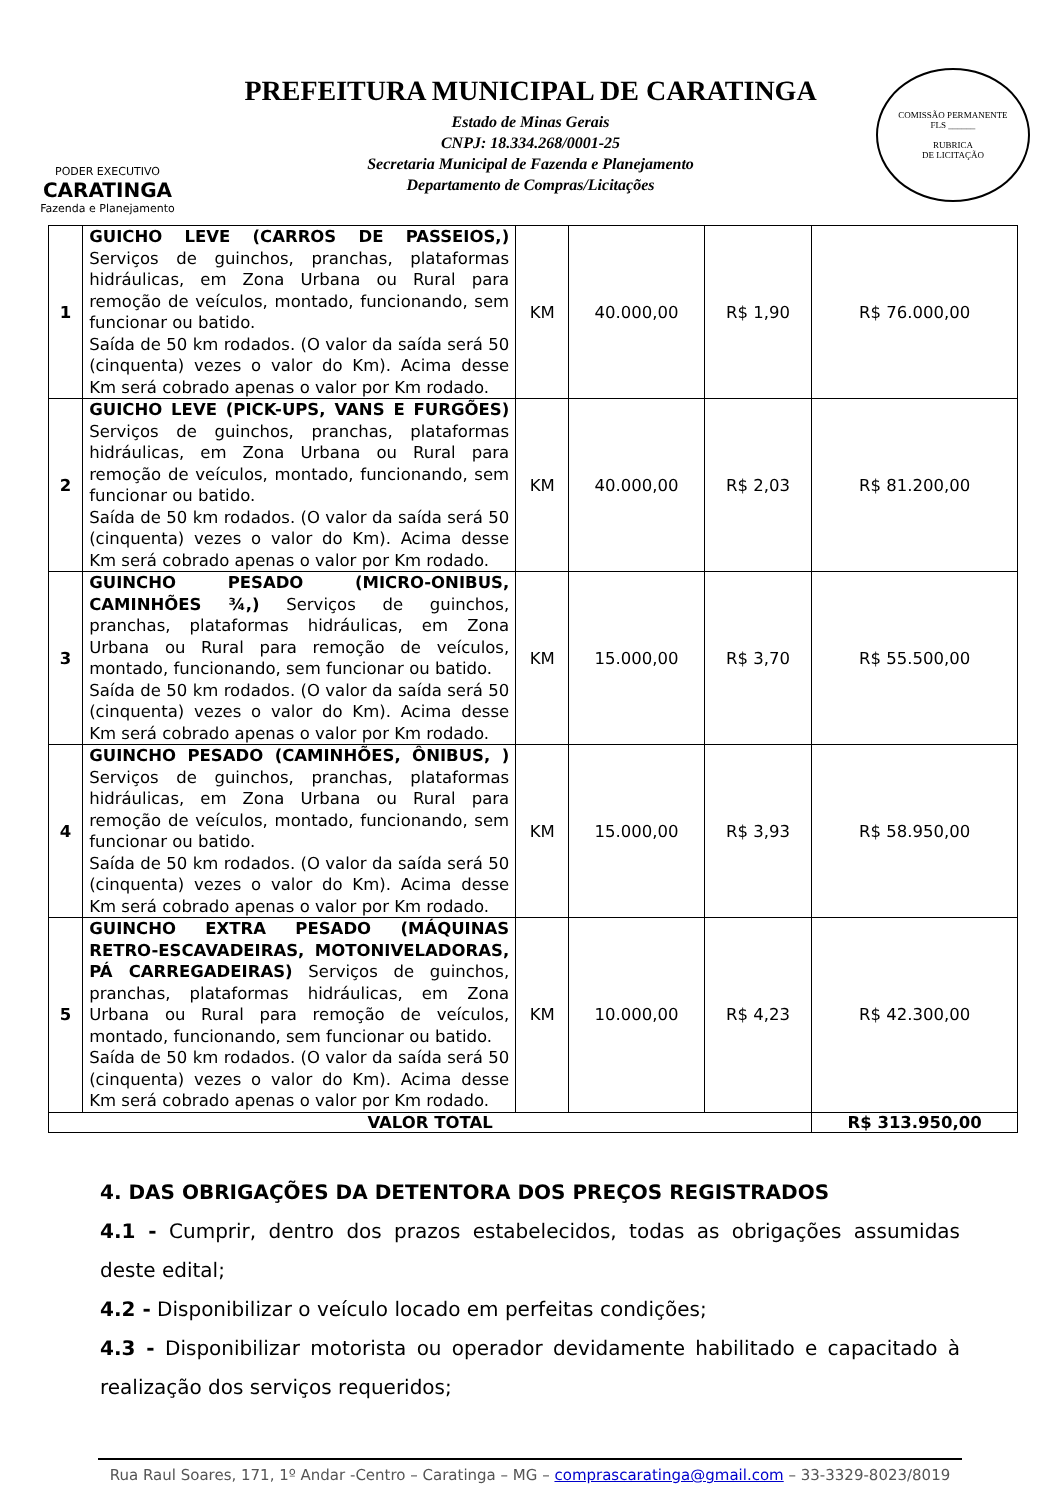PODER EXECUTIVO
CARATINGA
Fazenda e Planejamento
PREFEITURA MUNICIPAL DE CARATINGA
Estado de Minas Gerais
CNPJ: 18.334.268/0001-25
Secretaria Municipal de Fazenda e Planejamento
Departamento de Compras/Licitações
COMISSÃO PERMANENTE
FLS ______
RUBRICA
DE LICITAÇÃO
| 1 | GUICHO LEVE (CARROS DE PASSEIOS,) Serviços de guinchos, pranchas, plataformas hidráulicas, em Zona Urbana ou Rural para remoção de veículos, montado, funcionando, sem funcionar ou batido. Saída de 50 km rodados. (O valor da saída será 50 (cinquenta) vezes o valor do Km). Acima desse Km será cobrado apenas o valor por Km rodado. | KM | 40.000,00 | R$ 1,90 | R$ 76.000,00 |
| 2 | GUICHO LEVE (PICK-UPS, VANS E FURGÕES) Serviços de guinchos, pranchas, plataformas hidráulicas, em Zona Urbana ou Rural para remoção de veículos, montado, funcionando, sem funcionar ou batido. Saída de 50 km rodados. (O valor da saída será 50 (cinquenta) vezes o valor do Km). Acima desse Km será cobrado apenas o valor por Km rodado. | KM | 40.000,00 | R$ 2,03 | R$ 81.200,00 |
| 3 | GUINCHO PESADO (MICRO-ONIBUS, CAMINHÕES ¾,) Serviços de guinchos, pranchas, plataformas hidráulicas, em Zona Urbana ou Rural para remoção de veículos, montado, funcionando, sem funcionar ou batido. Saída de 50 km rodados. (O valor da saída será 50 (cinquenta) vezes o valor do Km). Acima desse Km será cobrado apenas o valor por Km rodado. | KM | 15.000,00 | R$ 3,70 | R$ 55.500,00 |
| 4 | GUINCHO PESADO (CAMINHÕES, ÔNIBUS, ) Serviços de guinchos, pranchas, plataformas hidráulicas, em Zona Urbana ou Rural para remoção de veículos, montado, funcionando, sem funcionar ou batido. Saída de 50 km rodados. (O valor da saída será 50 (cinquenta) vezes o valor do Km). Acima desse Km será cobrado apenas o valor por Km rodado. | KM | 15.000,00 | R$ 3,93 | R$ 58.950,00 |
| 5 | GUINCHO EXTRA PESADO (MÁQUINAS RETRO-ESCAVADEIRAS, MOTONIVELADORAS, PÁ CARREGADEIRAS) Serviços de guinchos, pranchas, plataformas hidráulicas, em Zona Urbana ou Rural para remoção de veículos, montado, funcionando, sem funcionar ou batido. Saída de 50 km rodados. (O valor da saída será 50 (cinquenta) vezes o valor do Km). Acima desse Km será cobrado apenas o valor por Km rodado. | KM | 10.000,00 | R$ 4,23 | R$ 42.300,00 |
| VALOR TOTAL | | | | | R$ 313.950,00 |
4. DAS OBRIGAÇÕES DA DETENTORA DOS PREÇOS REGISTRADOS
4.1 - Cumprir, dentro dos prazos estabelecidos, todas as obrigações assumidas deste edital;
4.2 - Disponibilizar o veículo locado em perfeitas condições;
4.3 - Disponibilizar motorista ou operador devidamente habilitado e capacitado à realização dos serviços requeridos;
Rua Raul Soares, 171, 1º Andar -Centro – Caratinga – MG – comprascaratinga@gmail.com – 33-3329-8023/8019